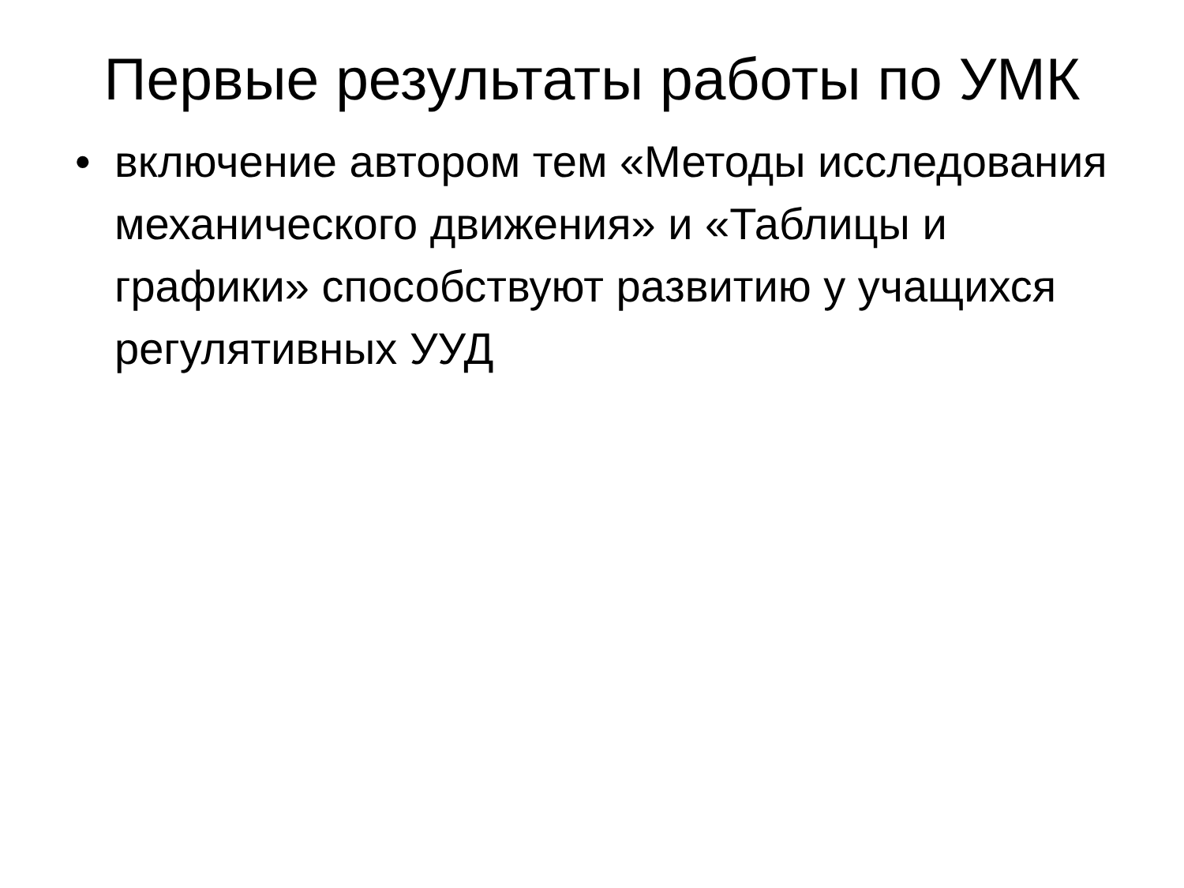Первые результаты работы по УМК
• включение автором тем «Методы исследования механического движения» и «Таблицы и графики» способствуют развитию у учащихся регулятивных УУД